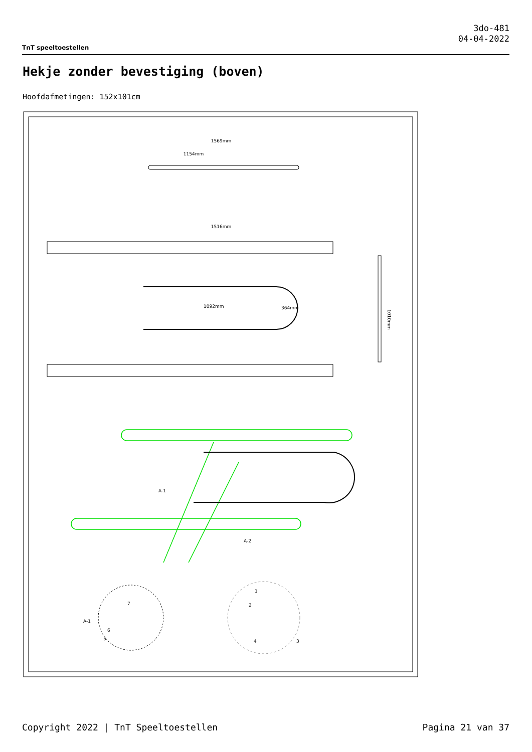TnT speeltoestellen
3do-481
04-04-2022
Hekje zonder bevestiging (boven)
Hoofdafmetingen: 152x101cm
1569mm
1154mm
1516mm
1010mm
1092mm
364mm
A-1
A-2
A-1
1
2
3
4
5
6
7
Copyright 2022 | TnT Speeltoestellen Pagina 21 van 37